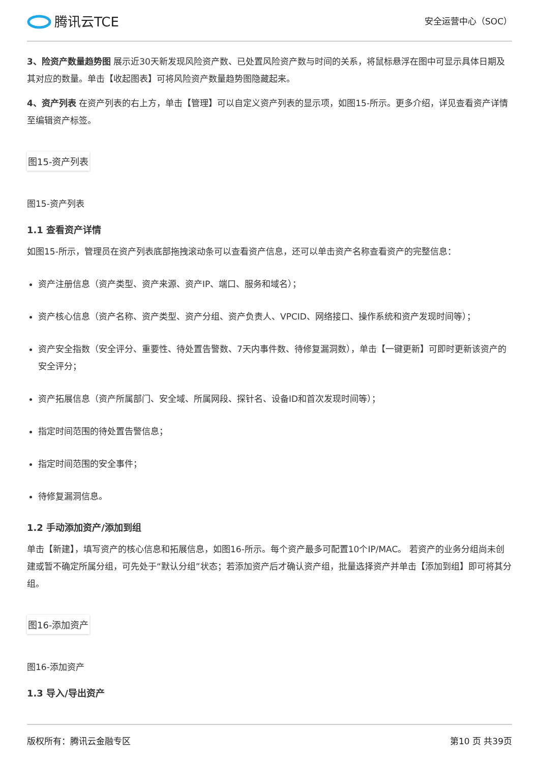腾讯云TCE
安全运营中心（SOC）
3、险资产数量趋势图 展示近30天新发现风险资产数、已处置风险资产数与时间的关系，将鼠标悬浮在图中可显示具体日期及其对应的数量。单击【收起图表】可将风险资产数量趋势图隐藏起来。
4、资产列表 在资产列表的右上方，单击【管理】可以自定义资产列表的显示项，如图15-所示。更多介绍，详见查看资产详情至编辑资产标签。
图15-资产列表
图15-资产列表
1.1 查看资产详情
如图15-所示，管理员在资产列表底部拖拽滚动条可以查看资产信息，还可以单击资产名称查看资产的完整信息：
资产注册信息（资产类型、资产来源、资产IP、端口、服务和域名）；
资产核心信息（资产名称、资产类型、资产分组、资产负责人、VPCID、网络接口、操作系统和资产发现时间等）；
资产安全指数（安全评分、重要性、待处置告警数、7天内事件数、待修复漏洞数），单击【一键更新】可即时更新该资产的安全评分；
资产拓展信息（资产所属部门、安全域、所属网段、探针名、设备ID和首次发现时间等）；
指定时间范围的待处置告警信息；
指定时间范围的安全事件；
待修复漏洞信息。
1.2 手动添加资产/添加到组
单击【新建】，填写资产的核心信息和拓展信息，如图16-所示。每个资产最多可配置10个IP/MAC。 若资产的业务分组尚未创建或暂不确定所属分组，可先处于“默认分组”状态；若添加资产后才确认资产组，批量选择资产并单击【添加到组】即可将其分组。
图16-添加资产
图16-添加资产
1.3 导入/导出资产
版权所有：腾讯云金融专区 第10 页 共39页